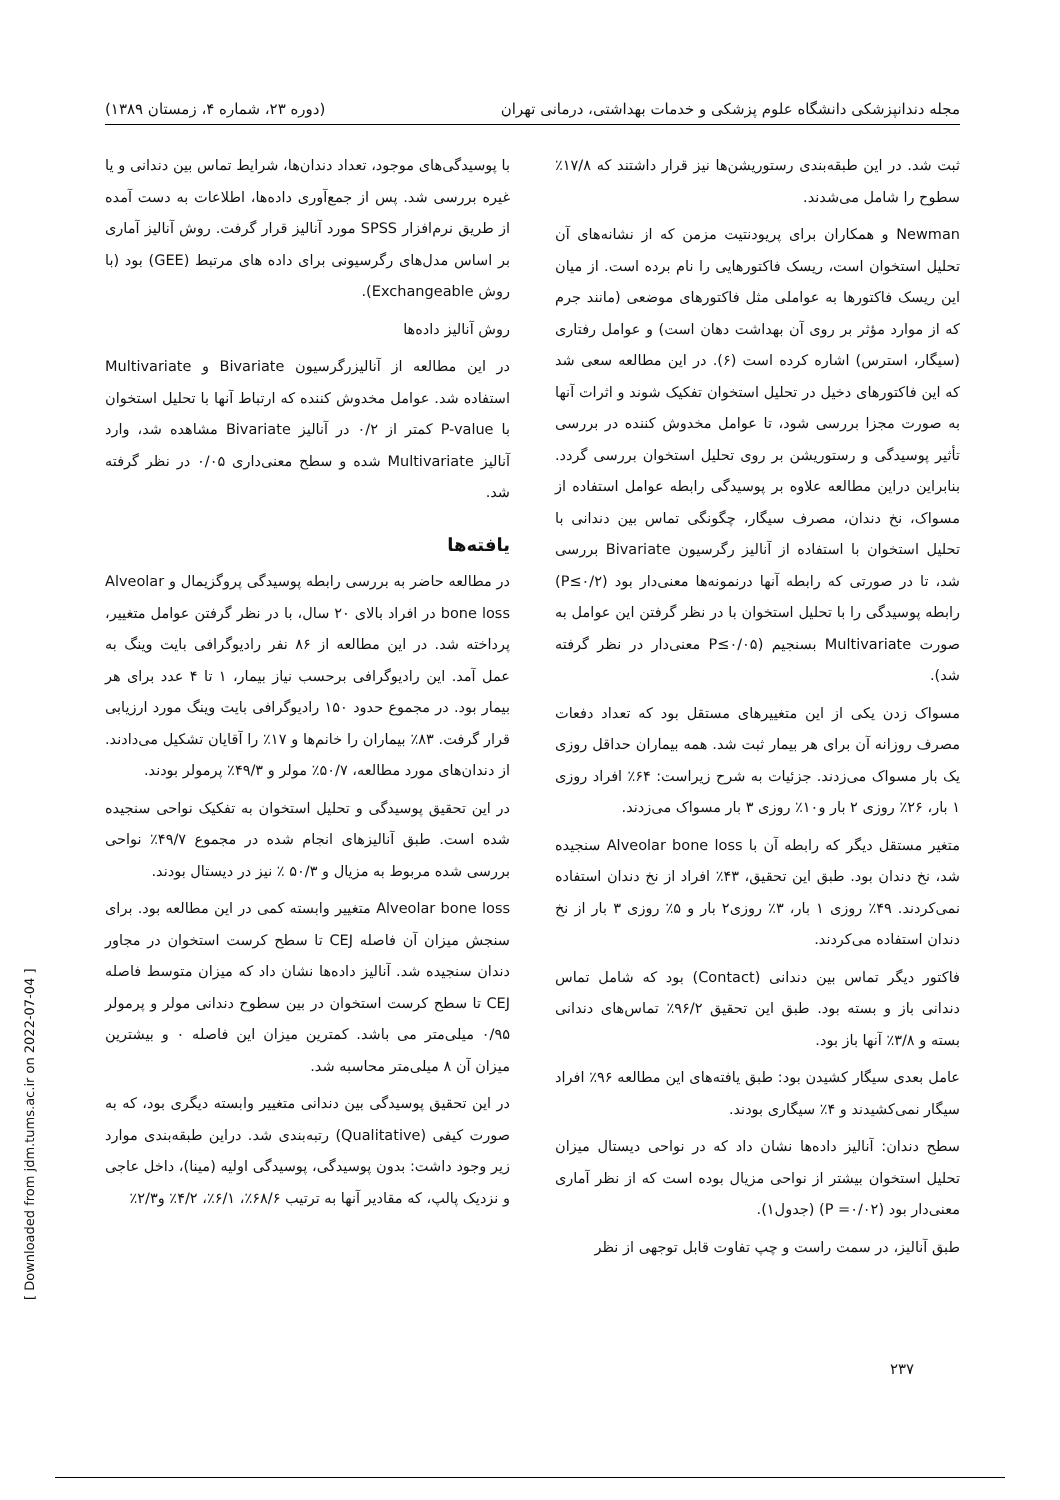مجله دندانپزشکی دانشگاه علوم پزشکی و خدمات بهداشتی، درمانی تهران (دوره ۲۳، شماره ۴، زمستان ۱۳۸۹)
با پوسیدگی‌های موجود، تعداد دندان‌ها، شرایط تماس بین دندانی و یا غیره بررسی شد. پس از جمع‌آوری داده‌ها، اطلاعات به دست آمده از طریق نرم‌افزار SPSS مورد آنالیز قرار گرفت. روش آنالیز آماری بر اساس مدل‌های رگرسیونی برای داده های مرتبط (GEE) بود (با روش Exchangeable).
روش آنالیز داده‌ها
در این مطالعه از آنالیزرگرسیون Bivariate و Multivariate استفاده شد. عوامل مخدوش کننده که ارتباط آنها با تحلیل استخوان با P-value کمتر از ۰/۲ در آنالیز Bivariate مشاهده شد، وارد آنالیز Multivariate شده و سطح معنی‌داری ۰/۰۵ در نظر گرفته شد.
یافته‌ها
در مطالعه حاضر به بررسی رابطه پوسیدگی پروگزیمال و Alveolar bone loss در افراد بالای ۲۰ سال، با در نظر گرفتن عوامل متغییر، پرداخته شد. در این مطالعه از ۸۶ نفر رادیوگرافی بایت وینگ به عمل آمد. این رادیوگرافی برحسب نیاز بیمار، ۱ تا ۴ عدد برای هر بیمار بود. در مجموع حدود ۱۵۰ رادیوگرافی بایت وینگ مورد ارزیابی قرار گرفت. ۸۳٪ بیماران را خانم‌ها و ۱۷٪ را آقایان تشکیل می‌دادند. از دندان‌های مورد مطالعه، ۵۰/۷٪ مولر و ۴۹/۳٪ پرمولر بودند.
در این تحقیق پوسیدگی و تحلیل استخوان به تفکیک نواحی سنجیده شده است. طبق آنالیزهای انجام شده در مجموع ۴۹/۷٪ نواحی بررسی شده مربوط به مزیال و ۵۰/۳ ٪ نیز در دیستال بودند.
Alveolar bone loss متغییر وابسته کمی در این مطالعه بود. برای سنجش میزان آن فاصله CEJ تا سطح کرست استخوان در مجاور دندان سنجیده شد. آنالیز داده‌ها نشان داد که میزان متوسط فاصله CEJ تا سطح کرست استخوان در بین سطوح دندانی مولر و پرمولر ۰/۹۵ میلی‌متر می باشد. کمترین میزان این فاصله ۰ و بیشترین میزان آن ۸ میلی‌متر محاسبه شد.
در این تحقیق پوسیدگی بین دندانی متغییر وابسته دیگری بود، که به صورت کیفی (Qualitative) رتبه‌بندی شد. دراین طبقه‌بندی موارد زیر وجود داشت: بدون پوسیدگی، پوسیدگی اولیه (مینا)، داخل عاجی و نزدیک پالپ، که مقادیر آنها به ترتیب ۶۸/۶٪، ۶/۱٪، ۴/۲٪ و۲/۳٪
ثبت شد. در این طبقه‌بندی رستوریشن‌ها نیز قرار داشتند که ۱۷/۸٪ سطوح را شامل می‌شدند.
Newman و همکاران برای پریودنتیت مزمن که از نشانه‌های آن تحلیل استخوان است، ریسک فاکتورهایی را نام برده است. از میان این ریسک فاکتورها به عواملی مثل فاکتورهای موضعی (مانند جرم که از موارد مؤثر بر روی آن بهداشت دهان است) و عوامل رفتاری (سیگار، استرس) اشاره کرده است (۶). در این مطالعه سعی شد که این فاکتورهای دخیل در تحلیل استخوان تفکیک شوند و اثرات آنها به صورت مجزا بررسی شود، تا عوامل مخدوش کننده در بررسی تأثیر پوسیدگی و رستوریشن بر روی تحلیل استخوان بررسی گردد. بنابراین دراین مطالعه علاوه بر پوسیدگی رابطه عوامل استفاده از مسواک، نخ دندان، مصرف سیگار، چگونگی تماس بین دندانی با تحلیل استخوان با استفاده از آنالیز رگرسیون Bivariate بررسی شد، تا در صورتی که رابطه آنها درنمونه‌ها معنی‌دار بود (P≤۰/۲) رابطه پوسیدگی را با تحلیل استخوان با در نظر گرفتن این عوامل به صورت Multivariate بسنجیم (P≤۰/۰۵ معنی‌دار در نظر گرفته شد).
مسواک زدن یکی از این متغییرهای مستقل بود که تعداد دفعات مصرف روزانه آن برای هر بیمار ثبت شد. همه بیماران حداقل روزی یک بار مسواک می‌زدند. جزئیات به شرح زیراست: ۶۴٪ افراد روزی ۱ بار، ۲۶٪ روزی ۲ بار و۱۰٪ روزی ۳ بار مسواک می‌زدند.
متغیر مستقل دیگر که رابطه آن با Alveolar bone loss سنجیده شد، نخ دندان بود. طبق این تحقیق، ۴۳٪ افراد از نخ دندان استفاده نمی‌کردند. ۴۹٪ روزی ۱ بار، ۳٪ روزی۲ بار و ۵٪ روزی ۳ بار از نخ دندان استفاده می‌کردند.
فاکتور دیگر تماس بین دندانی (Contact) بود که شامل تماس دندانی باز و بسته بود. طبق این تحقیق ۹۶/۲٪ تماس‌های دندانی بسته و ۳/۸٪ آنها باز بود.
عامل بعدی سیگار کشیدن بود: طبق یافته‌های این مطالعه ۹۶٪ افراد سیگار نمی‌کشیدند و ۴٪ سیگاری بودند.
سطح دندان: آنالیز داده‌ها نشان داد که در نواحی دیستال میزان تحلیل استخوان بیشتر از نواحی مزیال بوده است که از نظر آماری معنی‌دار بود (P =۰/۰۲) (جدول۱).
طبق آنالیز، در سمت راست و چپ تفاوت قابل توجهی از نظر
۲۳۷
[ Downloaded from jdm.tums.ac.ir on 2022-07-04 ]